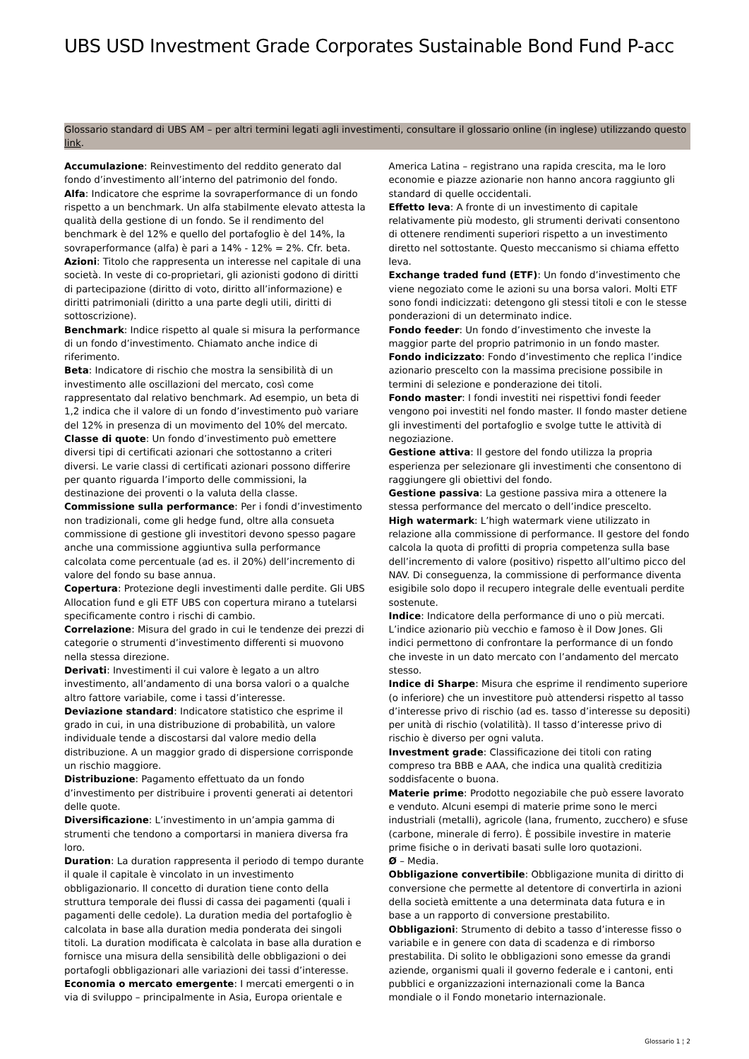UBS USD Investment Grade Corporates Sustainable Bond Fund P-acc
Glossario standard di UBS AM – per altri termini legati agli investimenti, consultare il glossario online (in inglese) utilizzando questo link.
Accumulazione: Reinvestimento del reddito generato dal fondo d’investimento all’interno del patrimonio del fondo.
Alfa: Indicatore che esprime la sovraperformance di un fondo rispetto a un benchmark. Un alfa stabilmente elevato attesta la qualità della gestione di un fondo. Se il rendimento del benchmark è del 12% e quello del portafoglio è del 14%, la sovraperformance (alfa) è pari a 14% - 12% = 2%. Cfr. beta.
Azioni: Titolo che rappresenta un interesse nel capitale di una società. In veste di co-proprietari, gli azionisti godono di diritti di partecipazione (diritto di voto, diritto all’informazione) e diritti patrimoniali (diritto a una parte degli utili, diritti di sottoscrizione).
Benchmark: Indice rispetto al quale si misura la performance di un fondo d’investimento. Chiamato anche indice di riferimento.
Beta: Indicatore di rischio che mostra la sensibilità di un investimento alle oscillazioni del mercato, così come rappresentato dal relativo benchmark. Ad esempio, un beta di 1,2 indica che il valore di un fondo d’investimento può variare del 12% in presenza di un movimento del 10% del mercato.
Classe di quote: Un fondo d’investimento può emettere diversi tipi di certificati azionari che sottostanno a criteri diversi. Le varie classi di certificati azionari possono differire per quanto riguarda l’importo delle commissioni, la destinazione dei proventi o la valuta della classe.
Commissione sulla performance: Per i fondi d’investimento non tradizionali, come gli hedge fund, oltre alla consueta commissione di gestione gli investitori devono spesso pagare anche una commissione aggiuntiva sulla performance calcolata come percentuale (ad es. il 20%) dell’incremento di valore del fondo su base annua.
Copertura: Protezione degli investimenti dalle perdite. Gli UBS Allocation fund e gli ETF UBS con copertura mirano a tutelarsi specificamente contro i rischi di cambio.
Correlazione: Misura del grado in cui le tendenze dei prezzi di categorie o strumenti d’investimento differenti si muovono nella stessa direzione.
Derivati: Investimenti il cui valore è legato a un altro investimento, all’andamento di una borsa valori o a qualche altro fattore variabile, come i tassi d’interesse.
Deviazione standard: Indicatore statistico che esprime il grado in cui, in una distribuzione di probabilità, un valore individuale tende a discostarsi dal valore medio della distribuzione. A un maggior grado di dispersione corrisponde un rischio maggiore.
Distribuzione: Pagamento effettuato da un fondo d’investimento per distribuire i proventi generati ai detentori delle quote.
Diversificazione: L’investimento in un’ampia gamma di strumenti che tendono a comportarsi in maniera diversa fra loro.
Duration: La duration rappresenta il periodo di tempo durante il quale il capitale è vincolato in un investimento obbligazionario. Il concetto di duration tiene conto della struttura temporale dei flussi di cassa dei pagamenti (quali i pagamenti delle cedole). La duration media del portafoglio è calcolata in base alla duration media ponderata dei singoli titoli. La duration modificata è calcolata in base alla duration e fornisce una misura della sensibilità delle obbligazioni o dei portafogli obbligazionari alle variazioni dei tassi d’interesse.
Economia o mercato emergente: I mercati emergenti o in via di sviluppo – principalmente in Asia, Europa orientale e
America Latina – registrano una rapida crescita, ma le loro economie e piazze azionarie non hanno ancora raggiunto gli standard di quelle occidentali.
Effetto leva: A fronte di un investimento di capitale relativamente più modesto, gli strumenti derivati consentono di ottenere rendimenti superiori rispetto a un investimento diretto nel sottostante. Questo meccanismo si chiama effetto leva.
Exchange traded fund (ETF): Un fondo d’investimento che viene negoziato come le azioni su una borsa valori. Molti ETF sono fondi indicizzati: detengono gli stessi titoli e con le stesse ponderazioni di un determinato indice.
Fondo feeder: Un fondo d’investimento che investe la maggior parte del proprio patrimonio in un fondo master.
Fondo indicizzato: Fondo d’investimento che replica l’indice azionario prescelto con la massima precisione possibile in termini di selezione e ponderazione dei titoli.
Fondo master: I fondi investiti nei rispettivi fondi feeder vengono poi investiti nel fondo master. Il fondo master detiene gli investimenti del portafoglio e svolge tutte le attività di negoziazione.
Gestione attiva: Il gestore del fondo utilizza la propria esperienza per selezionare gli investimenti che consentono di raggiungere gli obiettivi del fondo.
Gestione passiva: La gestione passiva mira a ottenere la stessa performance del mercato o dell’indice prescelto.
High watermark: L’high watermark viene utilizzato in relazione alla commissione di performance. Il gestore del fondo calcola la quota di profitti di propria competenza sulla base dell’incremento di valore (positivo) rispetto all’ultimo picco del NAV. Di conseguenza, la commissione di performance diventa esigibile solo dopo il recupero integrale delle eventuali perdite sostenute.
Indice: Indicatore della performance di uno o più mercati. L’indice azionario più vecchio e famoso è il Dow Jones. Gli indici permettono di confrontare la performance di un fondo che investe in un dato mercato con l’andamento del mercato stesso.
Indice di Sharpe: Misura che esprime il rendimento superiore (o inferiore) che un investitore può attendersi rispetto al tasso d’interesse privo di rischio (ad es. tasso d’interesse su depositi) per unità di rischio (volatilità). Il tasso d’interesse privo di rischio è diverso per ogni valuta.
Investment grade: Classificazione dei titoli con rating compreso tra BBB e AAA, che indica una qualità creditizia soddisfacente o buona.
Materie prime: Prodotto negoziabile che può essere lavorato e venduto. Alcuni esempi di materie prime sono le merci industriali (metalli), agricole (lana, frumento, zucchero) e sfuse (carbone, minerale di ferro). È possibile investire in materie prime fisiche o in derivati basati sulle loro quotazioni.
Ø – Media.
Obbligazione convertibile: Obbligazione munita di diritto di conversione che permette al detentore di convertirla in azioni della società emittente a una determinata data futura e in base a un rapporto di conversione prestabilito.
Obbligazioni: Strumento di debito a tasso d’interesse fisso o variabile e in genere con data di scadenza e di rimborso prestabilita. Di solito le obbligazioni sono emesse da grandi aziende, organismi quali il governo federale e i cantoni, enti pubblici e organizzazioni internazionali come la Banca mondiale o il Fondo monetario internazionale.
Glossario 1 ¦ 2